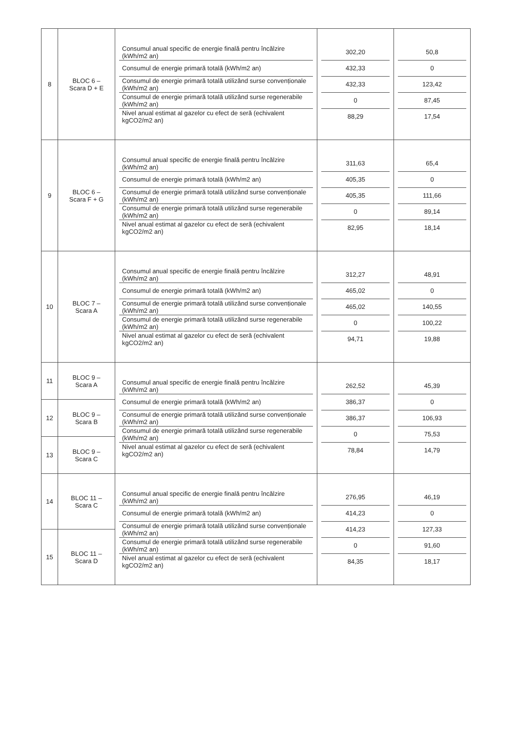| 8 | BLOC 6 – Scara D + E | / Consumul anual specific de energie finală pentru încălzire (kWh/m2 an) / / Consumul de energie primară totală (kWh/m2 an) / / Consumul de energie primară totală utilizând surse convenționale (kWh/m2 an) / / Consumul de energie primară totală utilizând surse regenerabile (kWh/m2 an) / / Nivel anual estimat al gazelor cu efect de seră (echivalent kgCO2/m2 an) / | / 302,20 / / 432,33 / / 432,33 / / 0 / / 88,29 / | / 50,8 / / 0 / / 123,42 / / 87,45 / / 17,54 / |
| 9 | BLOC 6 – Scara F + G | / Consumul anual specific de energie finală pentru încălzire (kWh/m2 an) / / Consumul de energie primară totală (kWh/m2 an) / / Consumul de energie primară totală utilizând surse convenționale (kWh/m2 an) / / Consumul de energie primară totală utilizând surse regenerabile (kWh/m2 an) / / Nivel anual estimat al gazelor cu efect de seră (echivalent kgCO2/m2 an) / | / 311,63 / / 405,35 / / 405,35 / / 0 / / 82,95 / | / 65,4 / / 0 / / 111,66 / / 89,14 / / 18,14 / |
| 10 | BLOC 7 – Scara A | / Consumul anual specific de energie finală pentru încălzire (kWh/m2 an) / / Consumul de energie primară totală (kWh/m2 an) / / Consumul de energie primară totală utilizând surse convenționale (kWh/m2 an) / / Consumul de energie primară totală utilizând surse regenerabile (kWh/m2 an) / / Nivel anual estimat al gazelor cu efect de seră (echivalent kgCO2/m2 an) / | / 312,27 / / 465,02 / / 465,02 / / 0 / / 94,71 / | / 48,91 / / 0 / / 140,55 / / 100,22 / / 19,88 / |
| 11 | BLOC 9 – Scara A | / Consumul anual specific de energie finală pentru încălzire (kWh/m2 an) / / Consumul de energie primară totală (kWh/m2 an) / / Consumul de energie primară totală utilizând surse convenționale (kWh/m2 an) / / Consumul de energie primară totală utilizând surse regenerabile (kWh/m2 an) / / Nivel anual estimat al gazelor cu efect de seră (echivalent kgCO2/m2 an) / | / 262,52 / / 386,37 / / 386,37 / / 0 / / 78,84 / | / 45,39 / / 0 / / 106,93 / / 75,53 / / 14,79 / |
| 12 | BLOC 9 – Scara B | | | |
| 13 | BLOC 9 – Scara C | | | |
| 14 | BLOC 11 – Scara C | / Consumul anual specific de energie finală pentru încălzire (kWh/m2 an) / / Consumul de energie primară totală (kWh/m2 an) / / Consumul de energie primară totală utilizând surse convenționale (kWh/m2 an) / / Consumul de energie primară totală utilizând surse regenerabile (kWh/m2 an) / / Nivel anual estimat al gazelor cu efect de seră (echivalent kgCO2/m2 an) / | / 276,95 / / 414,23 / / 414,23 / / 0 / / 84,35 / | / 46,19 / / 0 / / 127,33 / / 91,60 / / 18,17 / |
| 15 | BLOC 11 – Scara D | | | |